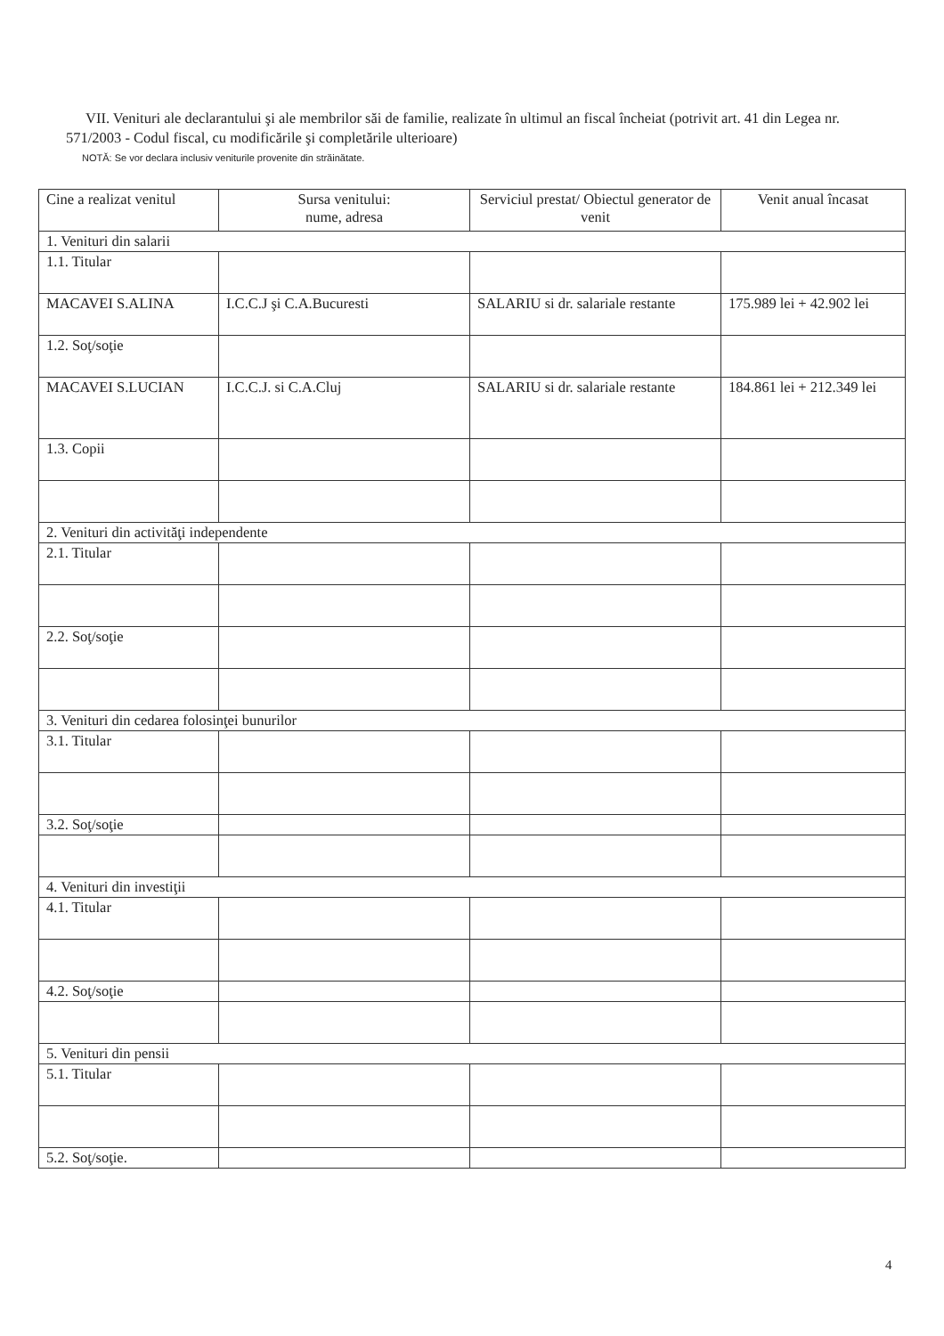VII. Venituri ale declarantului şi ale membrilor săi de familie, realizate în ultimul an fiscal încheiat (potrivit art. 41 din Legea nr. 571/2003 - Codul fiscal, cu modificările şi completările ulterioare)
NOTĂ: Se vor declara inclusiv veniturile provenite din străinătate.
| Cine a realizat venitul | Sursa venitului: nume, adresa | Serviciul prestat/ Obiectul generator de venit | Venit anual încasat |
| --- | --- | --- | --- |
| 1. Venituri din salarii | | | |
| 1.1. Titular | | | |
| MACAVEI S.ALINA | I.C.C.J şi C.A.Bucuresti | SALARIU si dr. salariale restante | 175.989 lei + 42.902 lei |
| 1.2. Soţ/soţie | | | |
| MACAVEI S.LUCIAN | I.C.C.J. si C.A.Cluj | SALARIU si dr. salariale restante | 184.861 lei + 212.349 lei |
| 1.3. Copii | | | |
| 2. Venituri din activităţi independente | | | |
| 2.1. Titular | | | |
| 2.2. Soţ/soţie | | | |
| 3. Venituri din cedarea folosinţei bunurilor | | | |
| 3.1. Titular | | | |
| 3.2. Soţ/soţie | | | |
| 4. Venituri din investiţii | | | |
| 4.1. Titular | | | |
| 4.2. Soţ/soţie | | | |
| 5. Venituri din pensii | | | |
| 5.1. Titular | | | |
| 5.2. Soţ/soţie. | | | |
4